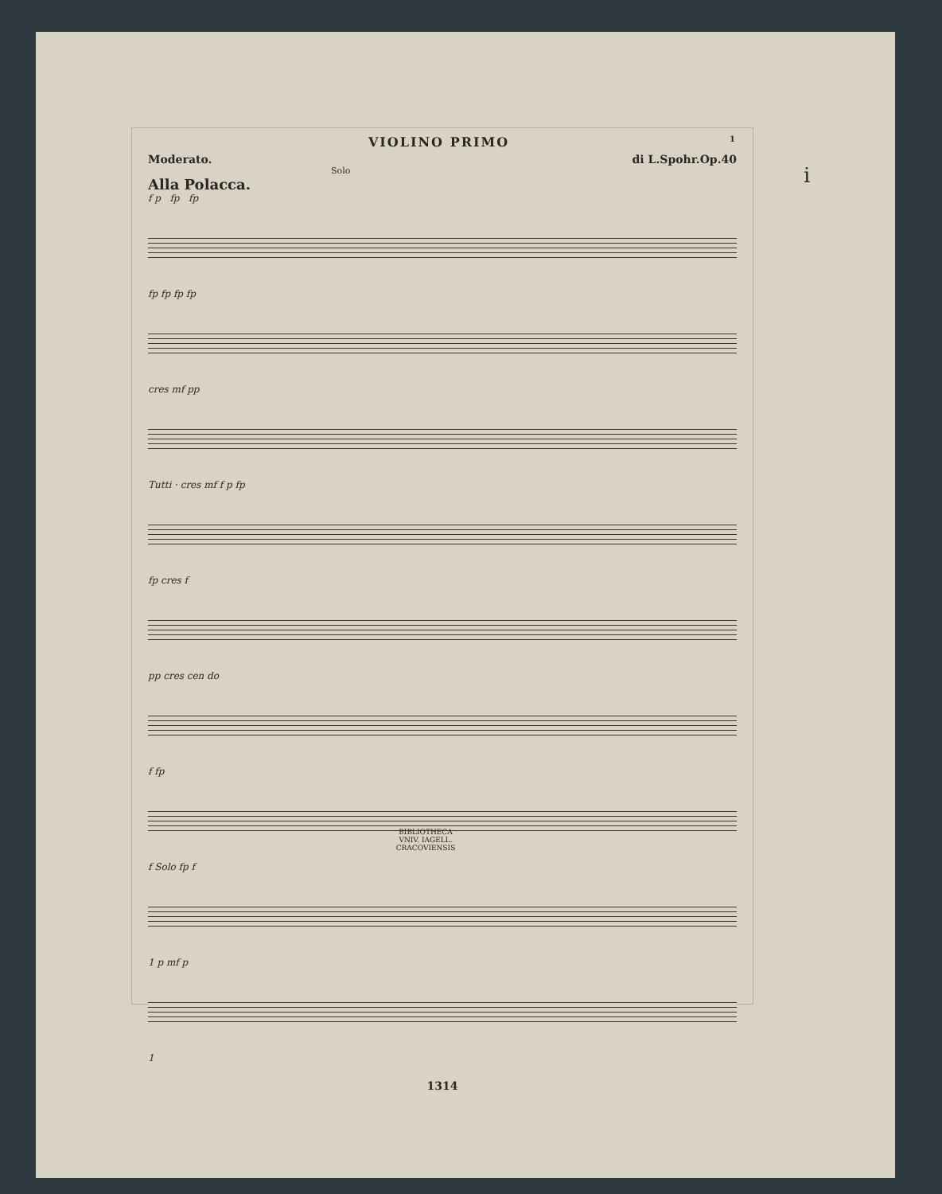VIOLINO PRIMO 1
Moderato. di L.Spohr.Op.40
Solo
Alla Polacca.
f p fp fp
fp fp fp fp
cres mf pp
Tutti · cres mf f p fp
fp cres f
pp cres cen do
f fp
f Solo fp f
1 p mf p
1
1314
i
BIBLIOTHECA
VNIV. IAGELL.
CRACOVIENSIS